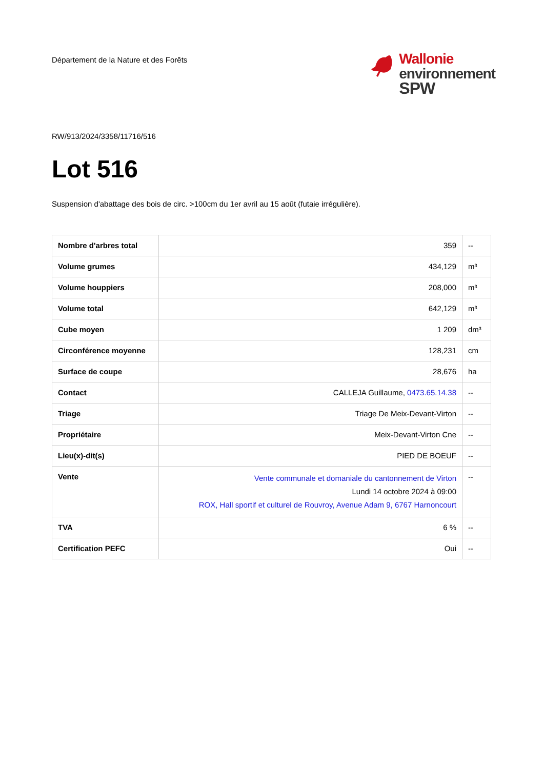Département de la Nature et des Forêts
Wallonie
environnement
SPW
RW/913/2024/3358/11716/516
Lot 516
Suspension d'abattage des bois de circ. >100cm du 1er avril au 15 août (futaie irrégulière).
| Nombre d'arbres total | 359 | -- |
| Volume grumes | 434,129 | m³ |
| Volume houppiers | 208,000 | m³ |
| Volume total | 642,129 | m³ |
| Cube moyen | 1 209 | dm³ |
| Circonférence moyenne | 128,231 | cm |
| Surface de coupe | 28,676 | ha |
| Contact | CALLEJA Guillaume, 0473.65.14.38 | -- |
| Triage | Triage De Meix-Devant-Virton | -- |
| Propriétaire | Meix-Devant-Virton Cne | -- |
| Lieu(x)-dit(s) | PIED DE BOEUF | -- |
| Vente | Vente communale et domaniale du cantonnement de Virton Lundi 14 octobre 2024 à 09:00 ROX, Hall sportif et culturel de Rouvroy, Avenue Adam 9, 6767 Harnoncourt | -- |
| TVA | 6 % | -- |
| Certification PEFC | Oui | -- |